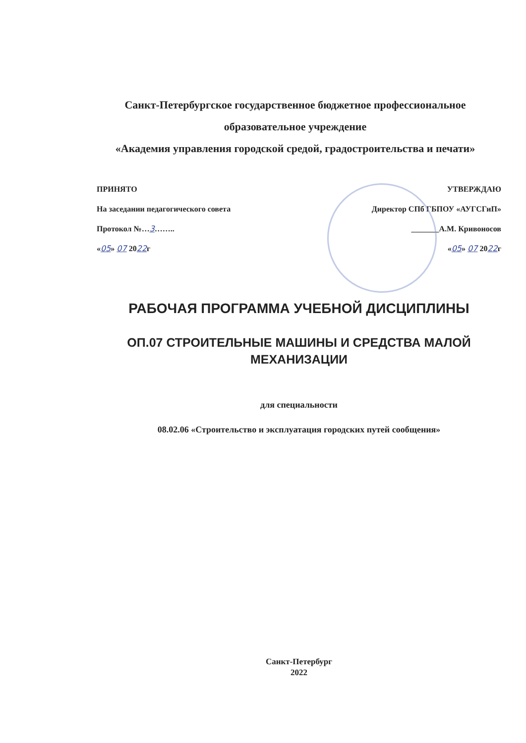Санкт-Петербургское государственное бюджетное профессиональное
образовательное учреждение
«Академия управления городской средой, градостроительства и печати»
ПРИНЯТО
На заседании педагогического совета
Протокол №…3……..
«05» 07 2022г
УТВЕРЖДАЮ
Директор СПб ГБПОУ «АУГСГиП»
_______А.М. Кривоносов
«05» 07 2022г
РАБОЧАЯ ПРОГРАММА УЧЕБНОЙ ДИСЦИПЛИНЫ
ОП.07 СТРОИТЕЛЬНЫЕ МАШИНЫ И СРЕДСТВА МАЛОЙ
МЕХАНИЗАЦИИ
для специальности
08.02.06 «Строительство и эксплуатация городских путей сообщения»
Санкт-Петербург
2022